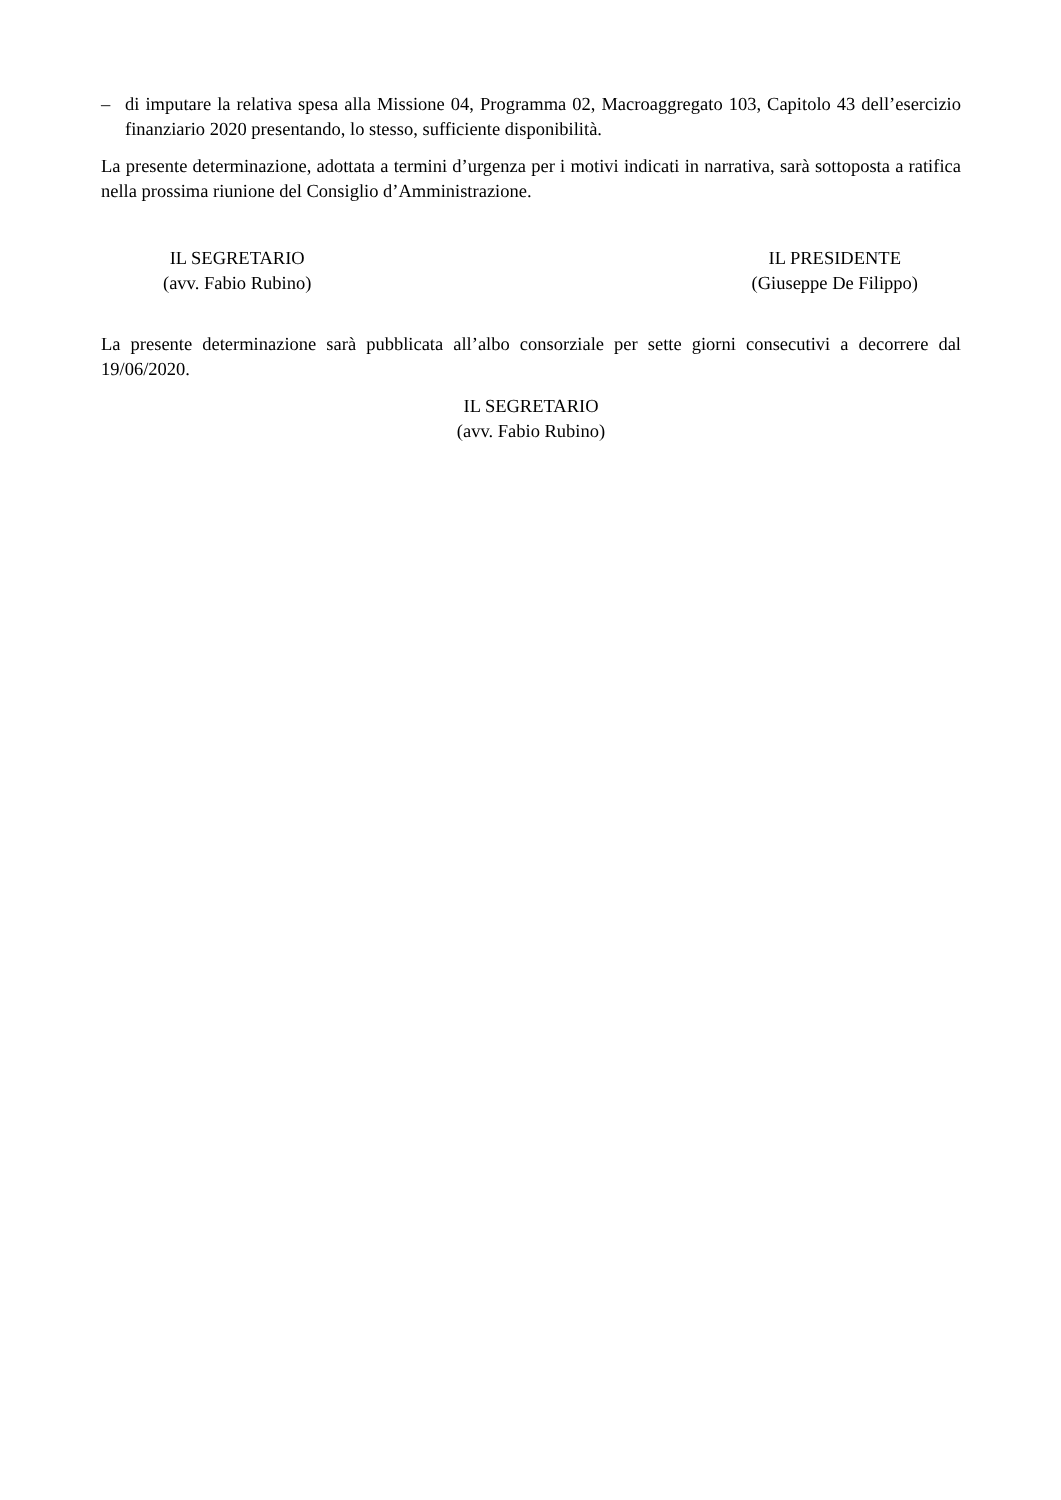– di imputare la relativa spesa alla Missione 04, Programma 02, Macroaggregato 103, Capitolo 43 dell’esercizio finanziario 2020 presentando, lo stesso, sufficiente disponibilità.
La presente determinazione, adottata a termini d’urgenza per i motivi indicati in narrativa, sarà sottoposta a ratifica nella prossima riunione del Consiglio d’Amministrazione.
IL SEGRETARIO
(avv. Fabio Rubino)
IL PRESIDENTE
(Giuseppe De Filippo)
La presente determinazione sarà pubblicata all’albo consorziale per sette giorni consecutivi a decorrere dal 19/06/2020.
IL SEGRETARIO
(avv. Fabio Rubino)